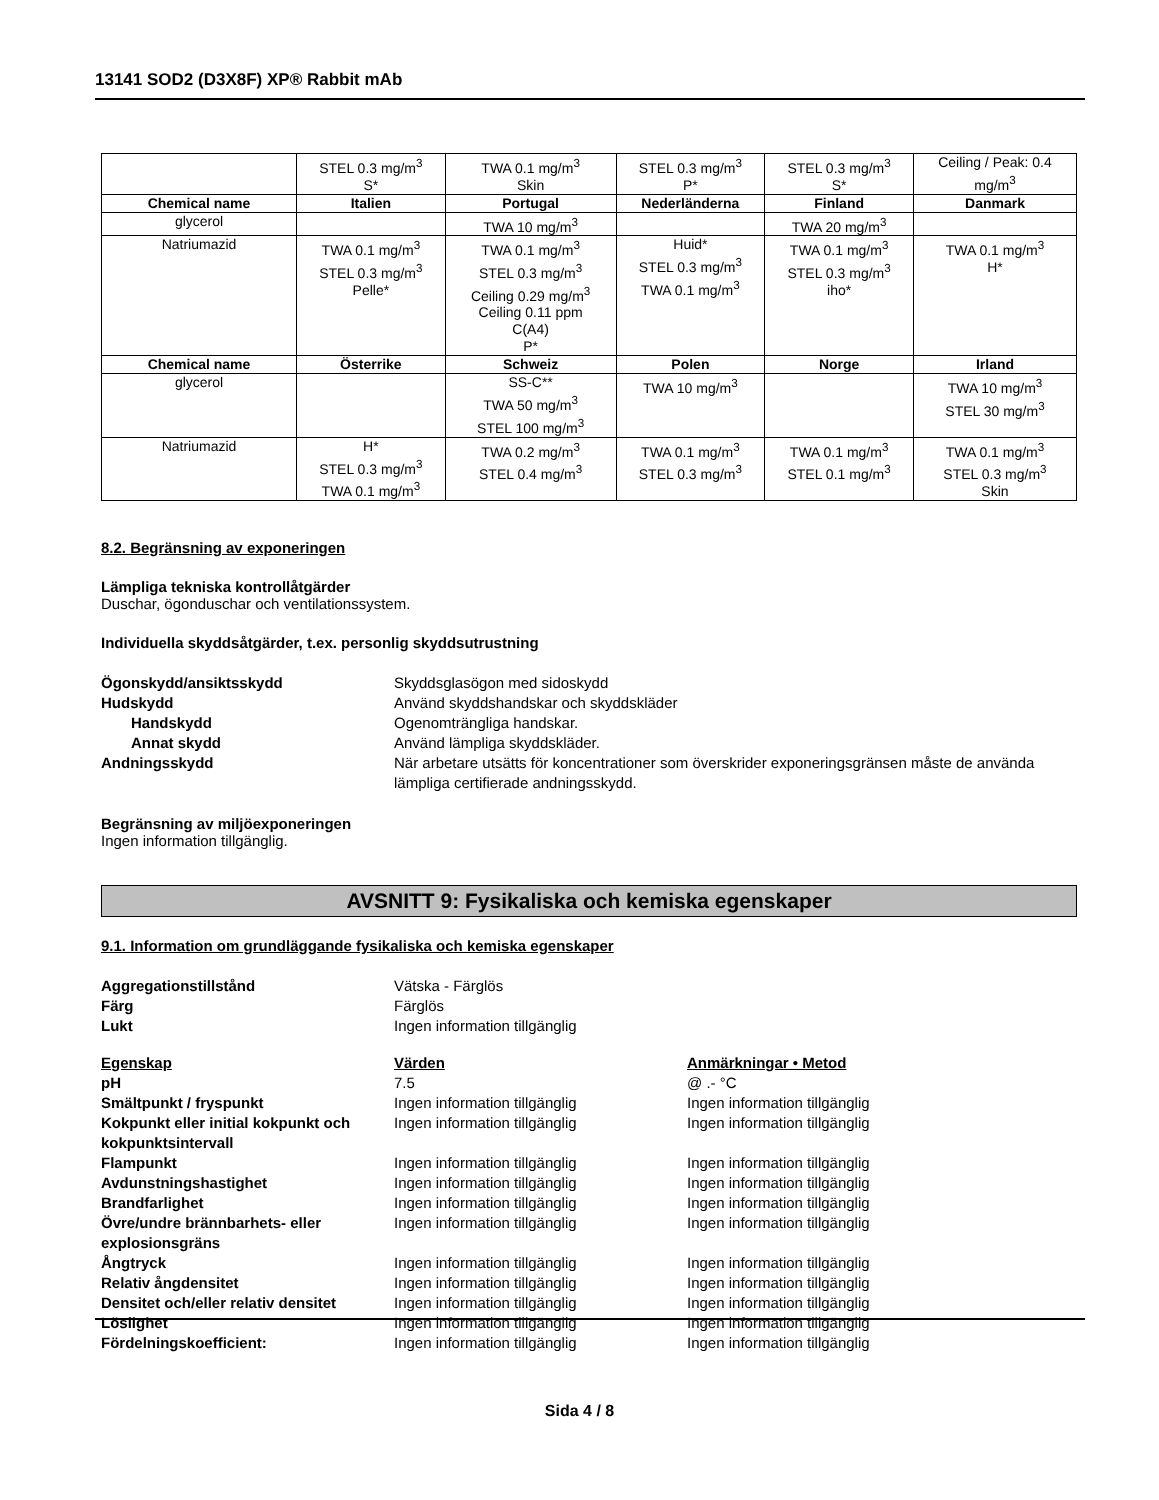13141 SOD2 (D3X8F) XP® Rabbit mAb
| | STEL 0.3 mg/m<sup>3</sup> S* | TWA 0.1 mg/m<sup>3</sup> Skin | STEL 0.3 mg/m<sup>3</sup> P* | STEL 0.3 mg/m<sup>3</sup> S* | Ceiling / Peak: 0.4 mg/m<sup>3</sup> |
| Chemical name | Italien | Portugal | Nederländerna | Finland | Danmark |
| glycerol | | TWA 10 mg/m<sup>3</sup> | | TWA 20 mg/m<sup>3</sup> | |
| Natriumazid | TWA 0.1 mg/m<sup>3</sup> STEL 0.3 mg/m<sup>3</sup> Pelle* | TWA 0.1 mg/m<sup>3</sup> STEL 0.3 mg/m<sup>3</sup> Ceiling 0.29 mg/m<sup>3</sup> Ceiling 0.11 ppm C(A4) P* | Huid* STEL 0.3 mg/m<sup>3</sup> TWA 0.1 mg/m<sup>3</sup> | TWA 0.1 mg/m<sup>3</sup> STEL 0.3 mg/m<sup>3</sup> iho* | TWA 0.1 mg/m<sup>3</sup> H* |
| Chemical name | Österrike | Schweiz | Polen | Norge | Irland |
| glycerol | | SS-C** TWA 50 mg/m<sup>3</sup> STEL 100 mg/m<sup>3</sup> | TWA 10 mg/m<sup>3</sup> | | TWA 10 mg/m<sup>3</sup> STEL 30 mg/m<sup>3</sup> |
| Natriumazid | H* STEL 0.3 mg/m<sup>3</sup> TWA 0.1 mg/m<sup>3</sup> | TWA 0.2 mg/m<sup>3</sup> STEL 0.4 mg/m<sup>3</sup> | TWA 0.1 mg/m<sup>3</sup> STEL 0.3 mg/m<sup>3</sup> | TWA 0.1 mg/m<sup>3</sup> STEL 0.1 mg/m<sup>3</sup> | TWA 0.1 mg/m<sup>3</sup> STEL 0.3 mg/m<sup>3</sup> Skin |
8.2. Begränsning av exponeringen
Lämpliga tekniska kontrollåtgärder
Duschar, ögonduschar och ventilationssystem.
Individuella skyddsåtgärder, t.ex. personlig skyddsutrustning
Ögonskydd/ansiktsskydd
Skyddsglasögon med sidoskydd
Hudskydd
Använd skyddshandskar och skyddskläder
Handskydd
Ogenomträngliga handskar.
Annat skydd
Använd lämpliga skyddskläder.
Andningsskydd
När arbetare utsätts för koncentrationer som överskrider exponeringsgränsen måste de använda lämpliga certifierade andningsskydd.
Begränsning av miljöexponeringen
Ingen information tillgänglig.
AVSNITT 9: Fysikaliska och kemiska egenskaper
9.1. Information om grundläggande fysikaliska och kemiska egenskaper
Aggregationstillstånd
Vätska - Färglös
Färg
Färglös
Lukt
Ingen information tillgänglig
Egenskap
Värden
Anmärkningar • Metod
pH
7.5
@ .- °C
Smältpunkt / fryspunkt
Ingen information tillgänglig
Ingen information tillgänglig
Kokpunkt eller initial kokpunkt och kokpunktsintervall
Ingen information tillgänglig
Ingen information tillgänglig
Flampunkt
Ingen information tillgänglig
Ingen information tillgänglig
Avdunstningshastighet
Ingen information tillgänglig
Ingen information tillgänglig
Brandfarlighet
Ingen information tillgänglig
Ingen information tillgänglig
Övre/undre brännbarhets- eller explosionsgräns
Ingen information tillgänglig
Ingen information tillgänglig
Ångtryck
Ingen information tillgänglig
Ingen information tillgänglig
Relativ ångdensitet
Ingen information tillgänglig
Ingen information tillgänglig
Densitet och/eller relativ densitet
Ingen information tillgänglig
Ingen information tillgänglig
Löslighet
Ingen information tillgänglig
Ingen information tillgänglig
Fördelningskoefficient:
Ingen information tillgänglig
Ingen information tillgänglig
Sida 4 / 8